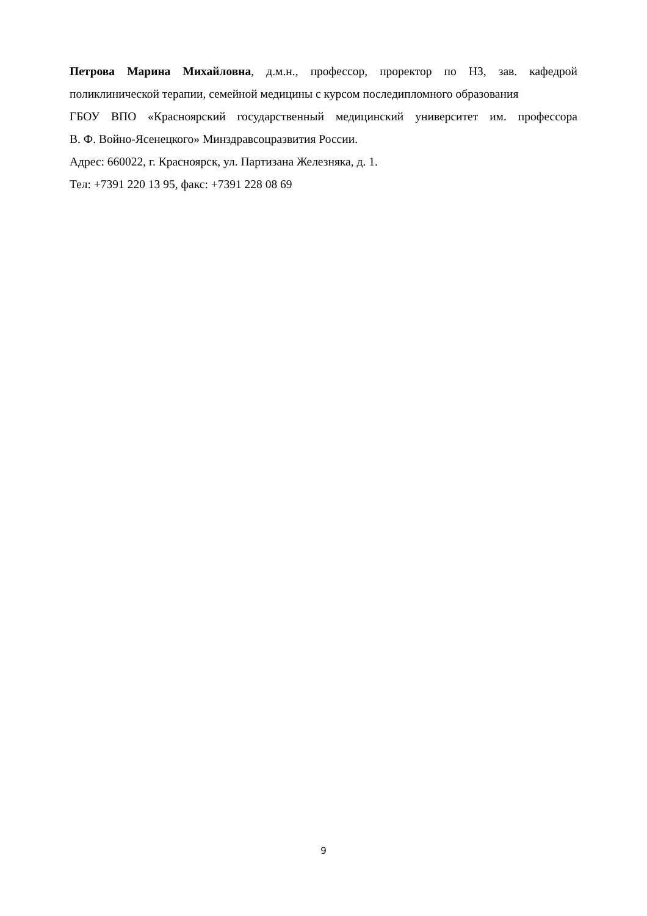Петрова Марина Михайловна, д.м.н., профессор, проректор по НЗ, зав. кафедрой
поликлинической терапии, семейной медицины с курсом последипломного образования
ГБОУ ВПО «Красноярский государственный медицинский университет им. профессора
В. Ф. Войно-Ясенецкого» Минздравсоцразвития России.
Адрес: 660022, г. Красноярск, ул. Партизана Железняка, д. 1.
Тел: +7391 220 13 95, факс: +7391 228 08 69
9